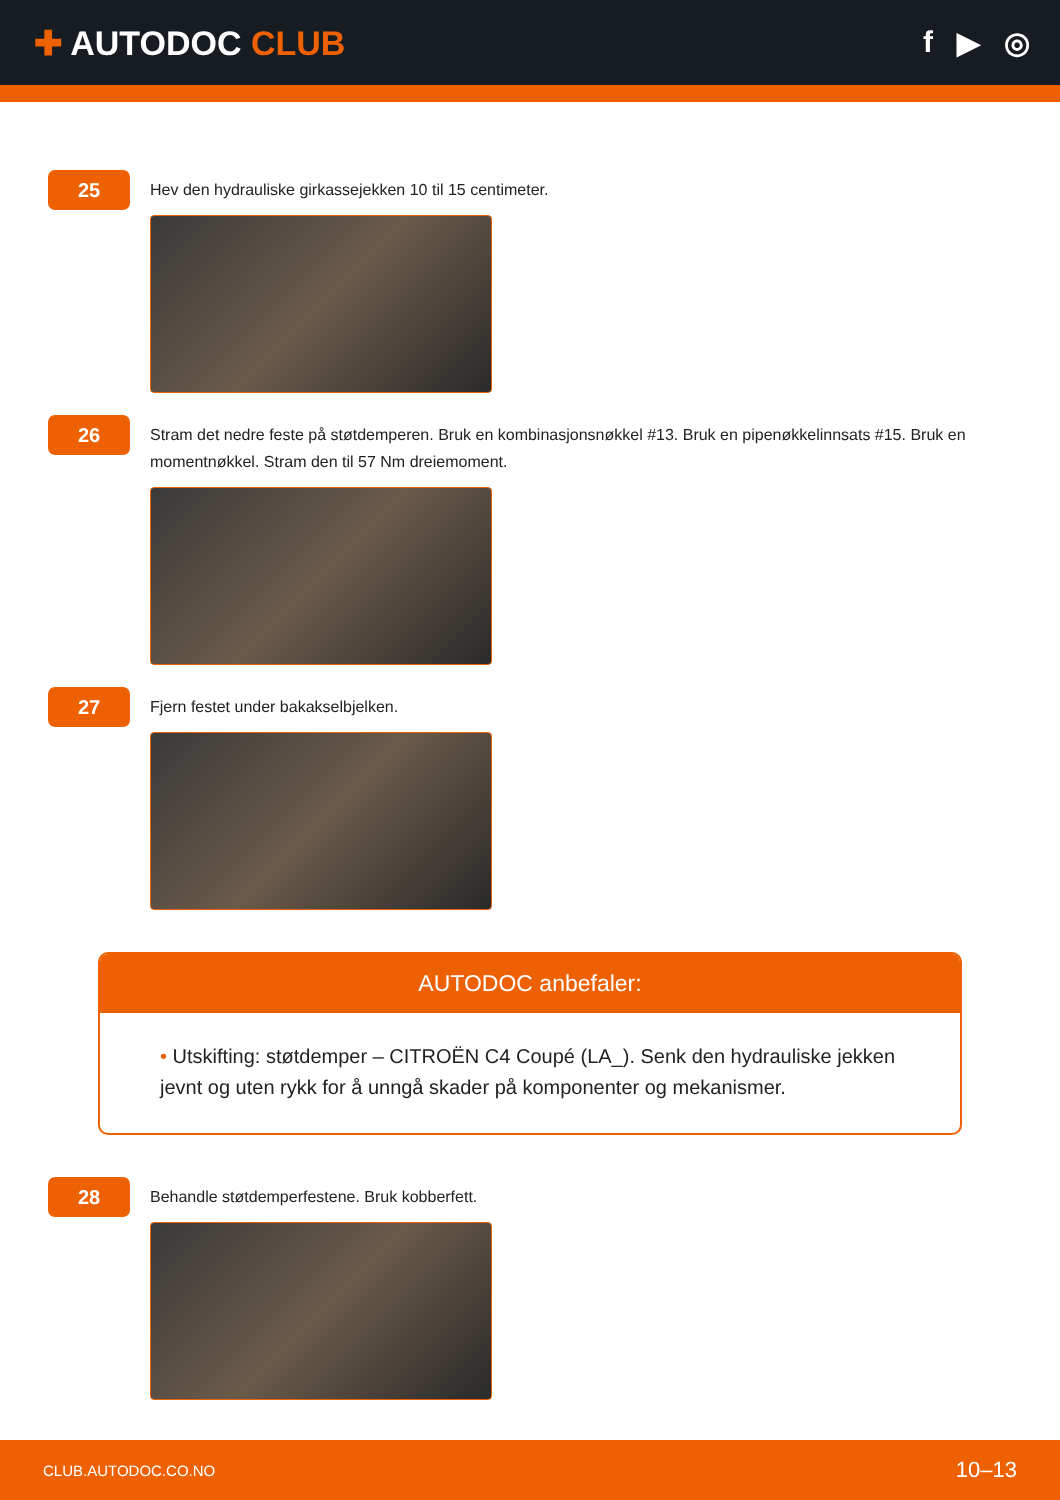✚ AUTODOC CLUB f ▶ ◎
25
Hev den hydrauliske girkassejekken 10 til 15 centimeter.
26
Stram det nedre feste på støtdemperen. Bruk en kombinasjonsnøkkel #13. Bruk en pipenøkkelinnsats #15. Bruk en momentnøkkel. Stram den til 57 Nm dreiemoment.
27
Fjern festet under bakakselbjelken.
AUTODOC anbefaler:
• Utskifting: støtdemper – CITROËN C4 Coupé (LA_). Senk den hydrauliske jekken jevnt og uten rykk for å unngå skader på komponenter og mekanismer.
28
Behandle støtdemperfestene. Bruk kobberfett.
CLUB.AUTODOC.CO.NO 10–13